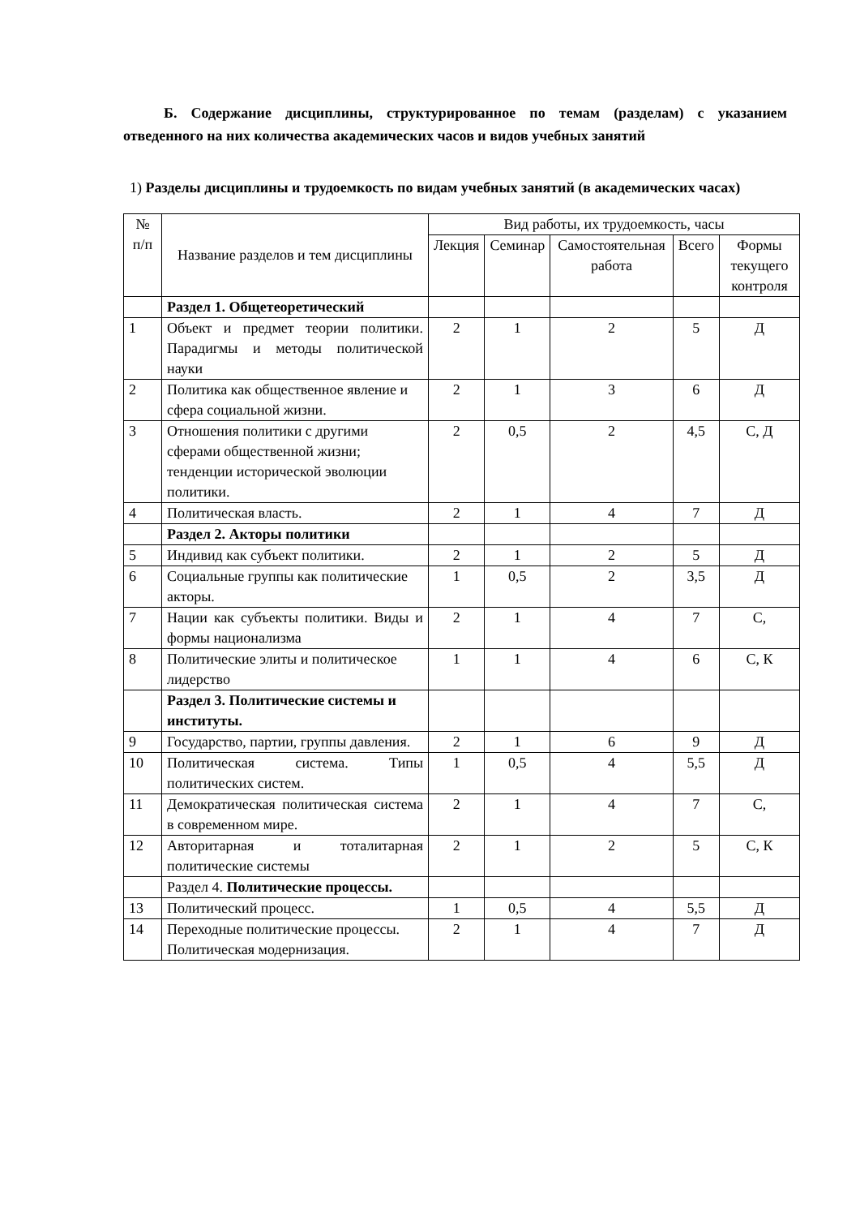Б. Содержание дисциплины, структурированное по темам (разделам) с указанием отведенного на них количества академических часов и видов учебных занятий
1) Разделы дисциплины и трудоемкость по видам учебных занятий (в академических часах)
| № п/п | Название разделов и тем дисциплины | Вид работы, их трудоемкость, часы | | | | |
| --- | --- | --- | --- | --- | --- | --- |
| | | Лекция | Семинар | Самостоятельная работа | Всего | Формы текущего контроля |
| | Раздел 1. Общетеоретический | | | | | |
| 1 | Объект и предмет теории политики. Парадигмы и методы политической науки | 2 | 1 | 2 | 5 | Д |
| 2 | Политика как общественное явление и сфера социальной жизни. | 2 | 1 | 3 | 6 | Д |
| 3 | Отношения политики с другими сферами общественной жизни; тенденции исторической эволюции политики. | 2 | 0,5 | 2 | 4,5 | С, Д |
| 4 | Политическая власть. | 2 | 1 | 4 | 7 | Д |
| | Раздел 2. Акторы политики | | | | | |
| 5 | Индивид как субъект политики. | 2 | 1 | 2 | 5 | Д |
| 6 | Социальные группы как политические акторы. | 1 | 0,5 | 2 | 3,5 | Д |
| 7 | Нации как субъекты политики. Виды и формы национализма | 2 | 1 | 4 | 7 | С, |
| 8 | Политические элиты и политическое лидерство | 1 | 1 | 4 | 6 | С, К |
| | Раздел 3. Политические системы и институты. | | | | | |
| 9 | Государство, партии, группы давления. | 2 | 1 | 6 | 9 | Д |
| 10 | Политическая система. Типы политических систем. | 1 | 0,5 | 4 | 5,5 | Д |
| 11 | Демократическая политическая система в современном мире. | 2 | 1 | 4 | 7 | С, |
| 12 | Авторитарная и тоталитарная политические системы | 2 | 1 | 2 | 5 | С, К |
| | Раздел 4. Политические процессы. | | | | | |
| 13 | Политический процесс. | 1 | 0,5 | 4 | 5,5 | Д |
| 14 | Переходные политические процессы. Политическая модернизация. | 2 | 1 | 4 | 7 | Д |